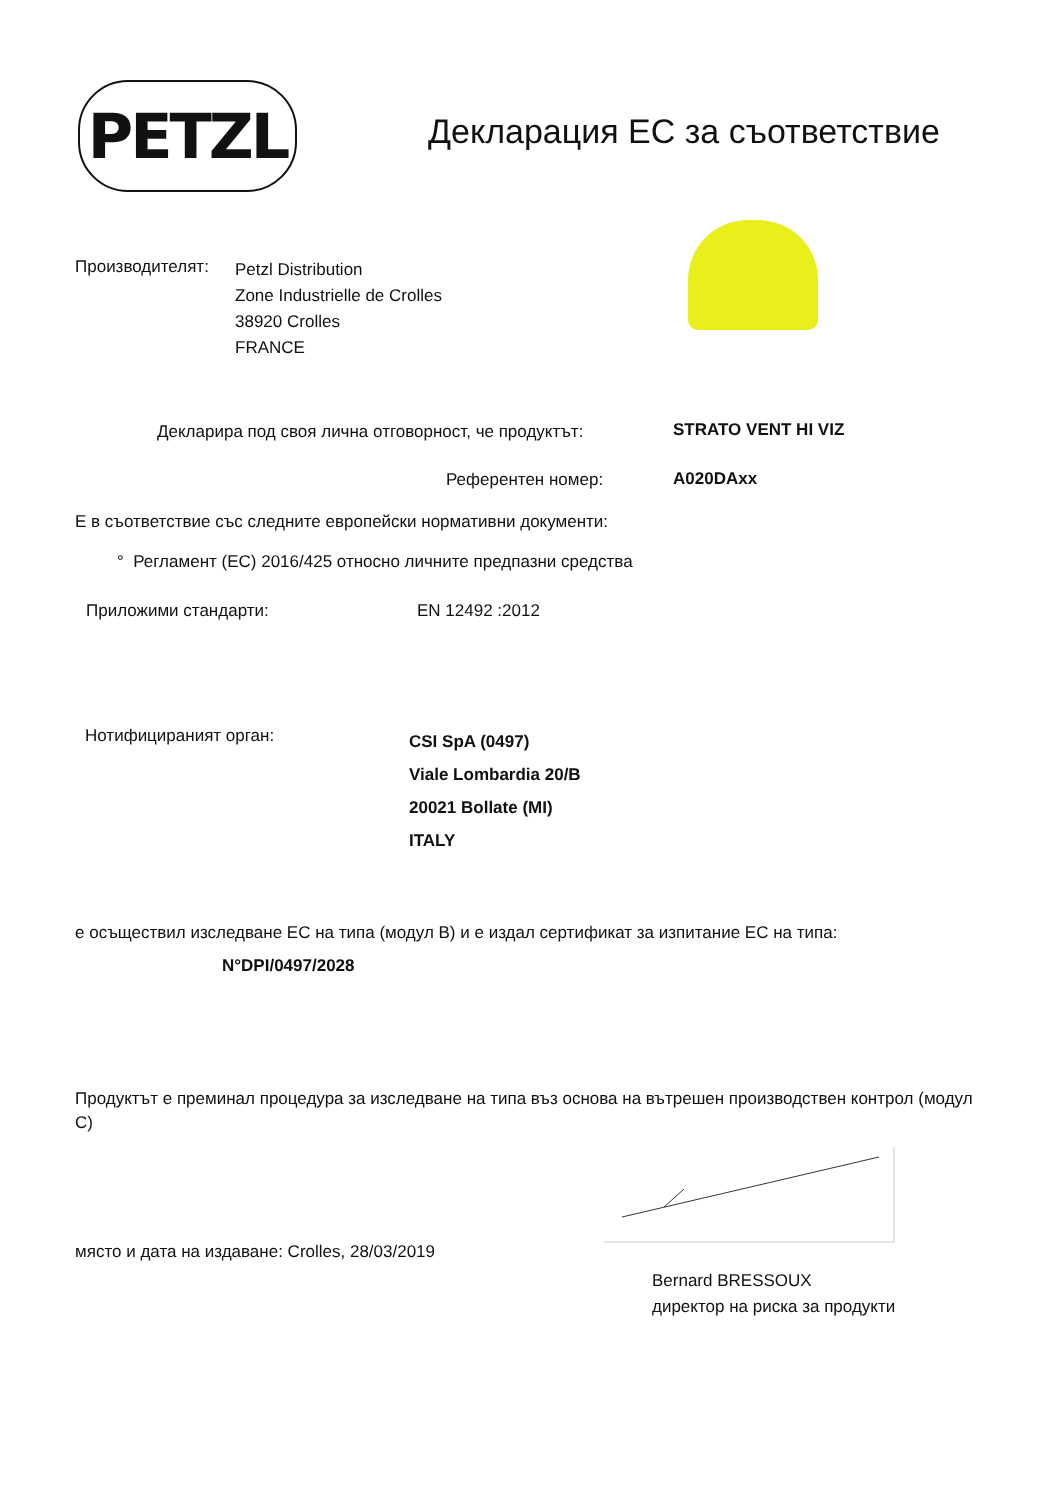PETZL Декларация ЕС за съответствие
Производителят:
Petzl Distribution
Zone Industrielle de Crolles
38920 Crolles
FRANCE
Декларира под своя лична отговорност, че продуктът:
STRATO VENT HI VIZ
Референтен номер: A020DAxx
Е в съответствие със следните европейски нормативни документи:
° Регламент (ЕС) 2016/425 относно личните предпазни средства
Приложими стандарти: EN 12492 :2012
Нотифицираният орган:
CSI SpA (0497)
Viale Lombardia 20/B
20021 Bollate (MI)
ITALY
е осъществил изследване ЕС на типа (модул B) и е издал сертификат за изпитание ЕС на типа:
N°DPI/0497/2028
Продуктът е преминал процедура за изследване на типа въз основа на вътрешен производствен контрол (модул C)
място и дата на издаване: Crolles, 28/03/2019
Bernard BRESSOUX
директор на риска за продукти